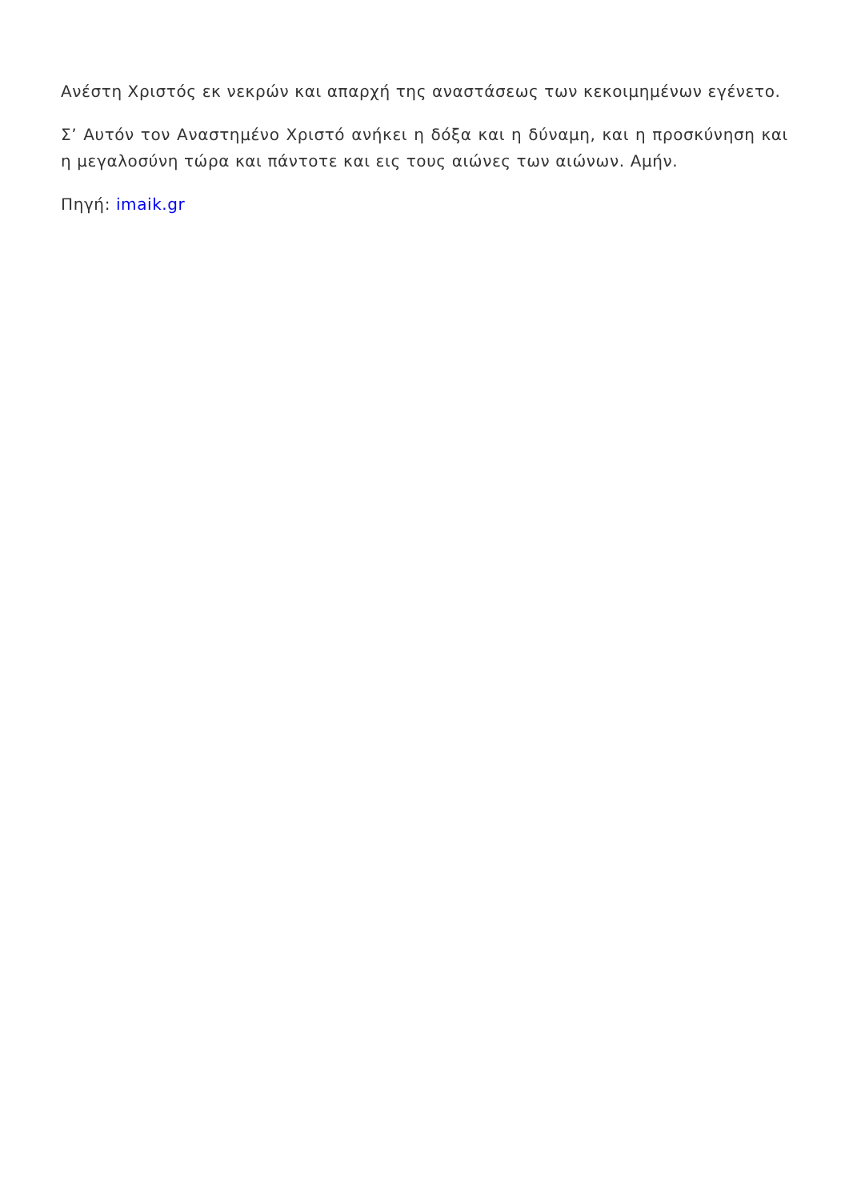Ανέστη Χριστός εκ νεκρών και απαρχή της αναστάσεως των κεκοιμημένων εγένετο.
Σ’ Αυτόν τον Αναστημένο Χριστό ανήκει η δόξα και η δύναμη, και η προσκύνηση και η μεγαλοσύνη τώρα και πάντοτε και εις τους αιώνες των αιώνων. Αμήν.
Πηγή: imaik.gr